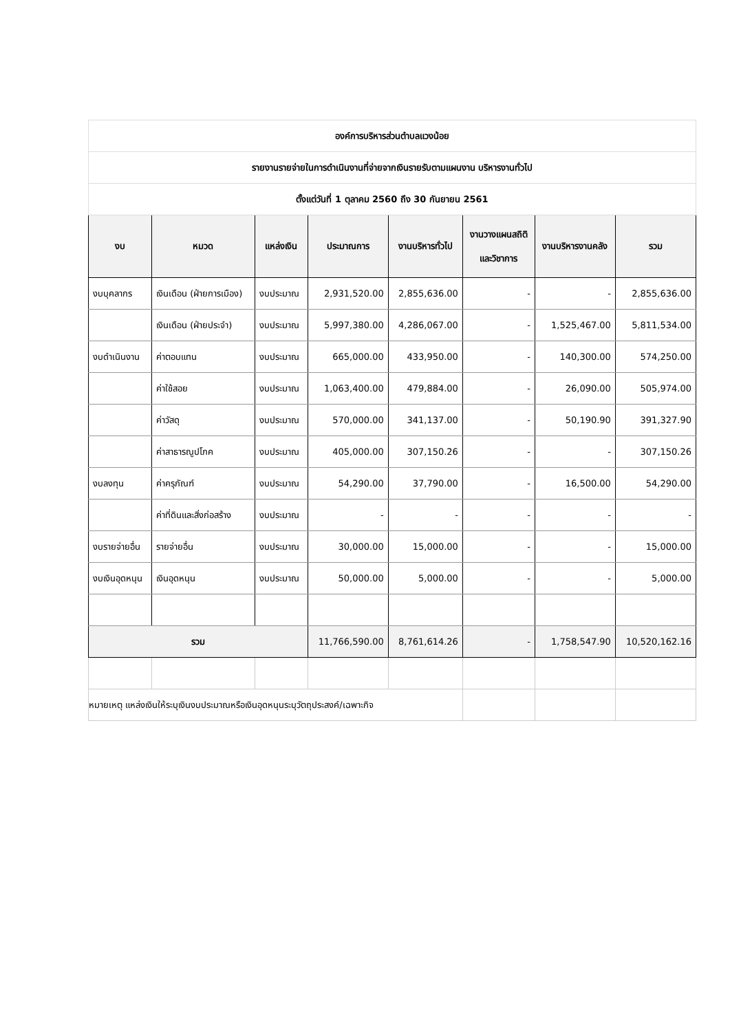| องค์การบริหารส่วนตำบลแวงน้อย | | | | | | | |
| รายงานรายจ่ายในการดำเนินงานที่จ่ายจากเงินรายรับตามแผนงาน บริหารงานทั่วไป | | | | | | | |
| ตั้งแต่วันที่ 1 ตุลาคม 2560 ถึง 30 กันยายน 2561 | | | | | | | |
| งบ | หมวด | แหล่งเงิน | ประมาณการ | งานบริหารทั่วไป | งานวางแผนสถิติ และวิชาการ | งานบริหารงานคลัง | รวม |
| งบบุคลากร | เงินเดือน (ฝ่ายการเมือง) | งบประมาณ | 2,931,520.00 | 2,855,636.00 | - | - | 2,855,636.00 |
| | เงินเดือน (ฝ่ายประจำ) | งบประมาณ | 5,997,380.00 | 4,286,067.00 | - | 1,525,467.00 | 5,811,534.00 |
| งบดำเนินงาน | ค่าตอบแทน | งบประมาณ | 665,000.00 | 433,950.00 | - | 140,300.00 | 574,250.00 |
| | ค่าใช้สอย | งบประมาณ | 1,063,400.00 | 479,884.00 | - | 26,090.00 | 505,974.00 |
| | ค่าวัสดุ | งบประมาณ | 570,000.00 | 341,137.00 | - | 50,190.90 | 391,327.90 |
| | ค่าสาธารณูปโภค | งบประมาณ | 405,000.00 | 307,150.26 | - | - | 307,150.26 |
| งบลงทุน | ค่าครุภัณฑ์ | งบประมาณ | 54,290.00 | 37,790.00 | - | 16,500.00 | 54,290.00 |
| | ค่าที่ดินและสิ่งก่อสร้าง | งบประมาณ | - | - | - | - | - |
| งบรายจ่ายอื่น | รายจ่ายอื่น | งบประมาณ | 30,000.00 | 15,000.00 | - | - | 15,000.00 |
| งบเงินอุดหนุน | เงินอุดหนุน | งบประมาณ | 50,000.00 | 5,000.00 | - | - | 5,000.00 |
| รวม | | | 11,766,590.00 | 8,761,614.26 | - | 1,758,547.90 | 10,520,162.16 |
| หมายเหตุ แหล่งเงินให้ระบุเงินงบประมาณหรือเงินอุดหนุนระบุวัตถุประสงค์/เฉพาะกิจ | | | | | | | |